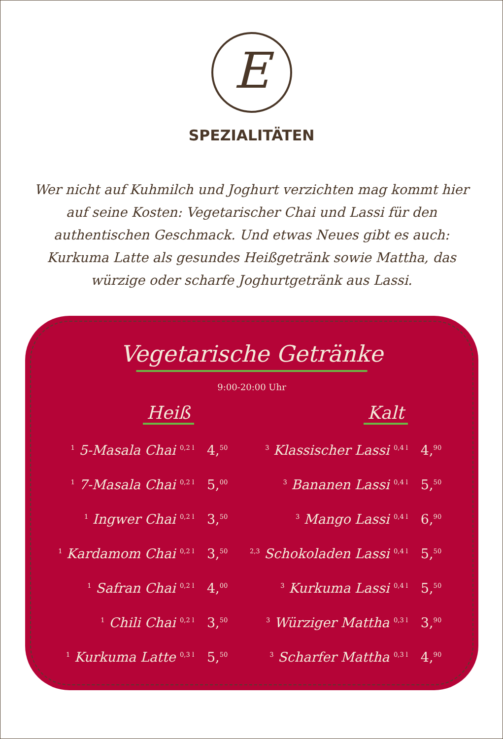E
SPEZIALITÄTEN
Wer nicht auf Kuhmilch und Joghurt verzichten mag kommt hier auf seine Kosten: Vegetarischer Chai und Lassi für den authentischen Geschmack. Und etwas Neues gibt es auch: Kurkuma Latte als gesundes Heißgetränk sowie Mattha, das würzige oder scharfe Joghurtgetränk aus Lassi.
Vegetarische Getränke
9:00-20:00 Uhr
| Heiß | | Kalt | |
| --- | --- | --- | --- |
| <sup>1</sup> 5-Masala Chai <sup>0,2 l</sup> | 4,<sup>50</sup> | <sup>3</sup> Klassischer Lassi <sup>0,4 l</sup> | 4,<sup>90</sup> |
| <sup>1</sup> 7-Masala Chai <sup>0,2 l</sup> | 5,<sup>00</sup> | <sup>3</sup> Bananen Lassi <sup>0,4 l</sup> | 5,<sup>50</sup> |
| <sup>1</sup> Ingwer Chai <sup>0,2 l</sup> | 3,<sup>50</sup> | <sup>3</sup> Mango Lassi <sup>0,4 l</sup> | 6,<sup>90</sup> |
| <sup>1</sup> Kardamom Chai <sup>0,2 l</sup> | 3,<sup>50</sup> | <sup>2,3</sup> Schokoladen Lassi <sup>0,4 l</sup> | 5,<sup>50</sup> |
| <sup>1</sup> Safran Chai <sup>0,2 l</sup> | 4,<sup>00</sup> | <sup>3</sup> Kurkuma Lassi <sup>0,4 l</sup> | 5,<sup>50</sup> |
| <sup>1</sup> Chili Chai <sup>0,2 l</sup> | 3,<sup>50</sup> | <sup>3</sup> Würziger Mattha <sup>0,3 l</sup> | 3,<sup>90</sup> |
| <sup>1</sup> Kurkuma Latte <sup>0,3 l</sup> | 5,<sup>50</sup> | <sup>3</sup> Scharfer Mattha <sup>0,3 l</sup> | 4,<sup>90</sup> |